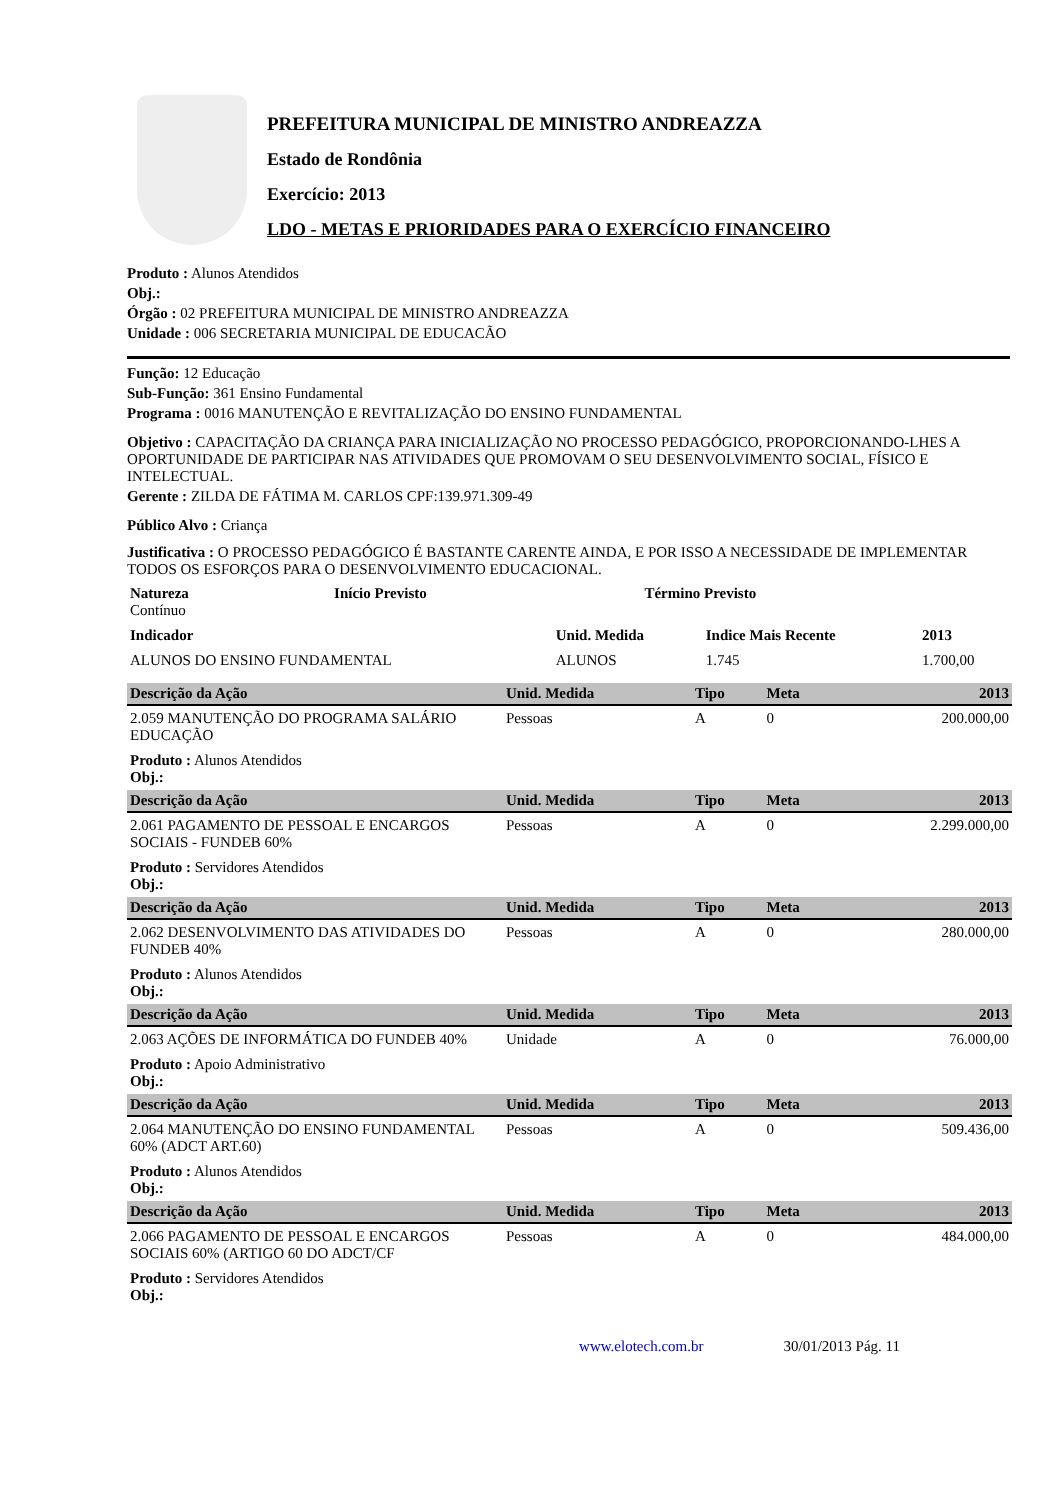PREFEITURA MUNICIPAL DE MINISTRO ANDREAZZA
Estado de Rondônia
Exercício: 2013
LDO - METAS E PRIORIDADES PARA O EXERCÍCIO FINANCEIRO
Produto : Alunos Atendidos
Obj.:
Órgão : 02 PREFEITURA MUNICIPAL DE MINISTRO ANDREAZZA
Unidade : 006 SECRETARIA MUNICIPAL DE EDUCACÃO
Função: 12 Educação
Sub-Função: 361 Ensino Fundamental
Programa : 0016 MANUTENÇÃO E REVITALIZAÇÃO DO ENSINO FUNDAMENTAL
Objetivo : CAPACITAÇÃO DA CRIANÇA PARA INICIALIZAÇÃO NO PROCESSO PEDAGÓGICO, PROPORCIONANDO-LHES A OPORTUNIDADE DE PARTICIPAR NAS ATIVIDADES QUE PROMOVAM O SEU DESENVOLVIMENTO SOCIAL, FÍSICO E INTELECTUAL.
Gerente : ZILDA DE FÁTIMA M. CARLOS CPF:139.971.309-49
Público Alvo : Criança
Justificativa : O PROCESSO PEDAGÓGICO É BASTANTE CARENTE AINDA, E POR ISSO A NECESSIDADE DE IMPLEMENTAR TODOS OS ESFORÇOS PARA O DESENVOLVIMENTO EDUCACIONAL.
| Natureza Contínuo | Início Previsto | Término Previsto |
| Indicador | Unid. Medida | Indice Mais Recente | 2013 |
| ALUNOS DO ENSINO FUNDAMENTAL | ALUNOS | 1.745 | 1.700,00 |
| Descrição da Ação | Unid. Medida | Tipo | Meta | 2013 |
| --- | --- | --- | --- | --- |
| 2.059 MANUTENÇÃO DO PROGRAMA SALÁRIO EDUCAÇÃO | Pessoas | A | 0 | 200.000,00 |
| Produto : Alunos Atendidos Obj.: | | | | |
| Descrição da Ação | Unid. Medida | Tipo | Meta | 2013 |
| 2.061 PAGAMENTO DE PESSOAL E ENCARGOS SOCIAIS - FUNDEB 60% | Pessoas | A | 0 | 2.299.000,00 |
| Produto : Servidores Atendidos Obj.: | | | | |
| Descrição da Ação | Unid. Medida | Tipo | Meta | 2013 |
| 2.062 DESENVOLVIMENTO DAS ATIVIDADES DO FUNDEB 40% | Pessoas | A | 0 | 280.000,00 |
| Produto : Alunos Atendidos Obj.: | | | | |
| Descrição da Ação | Unid. Medida | Tipo | Meta | 2013 |
| 2.063 AÇÕES DE INFORMÁTICA DO FUNDEB 40% | Unidade | A | 0 | 76.000,00 |
| Produto : Apoio Administrativo Obj.: | | | | |
| Descrição da Ação | Unid. Medida | Tipo | Meta | 2013 |
| 2.064 MANUTENÇÃO DO ENSINO FUNDAMENTAL 60% (ADCT ART.60) | Pessoas | A | 0 | 509.436,00 |
| Produto : Alunos Atendidos Obj.: | | | | |
| Descrição da Ação | Unid. Medida | Tipo | Meta | 2013 |
| 2.066 PAGAMENTO DE PESSOAL E ENCARGOS SOCIAIS 60% (ARTIGO 60 DO ADCT/CF | Pessoas | A | 0 | 484.000,00 |
| Produto : Servidores Atendidos Obj.: | | | | |
www.elotech.com.br 30/01/2013 Pág. 11